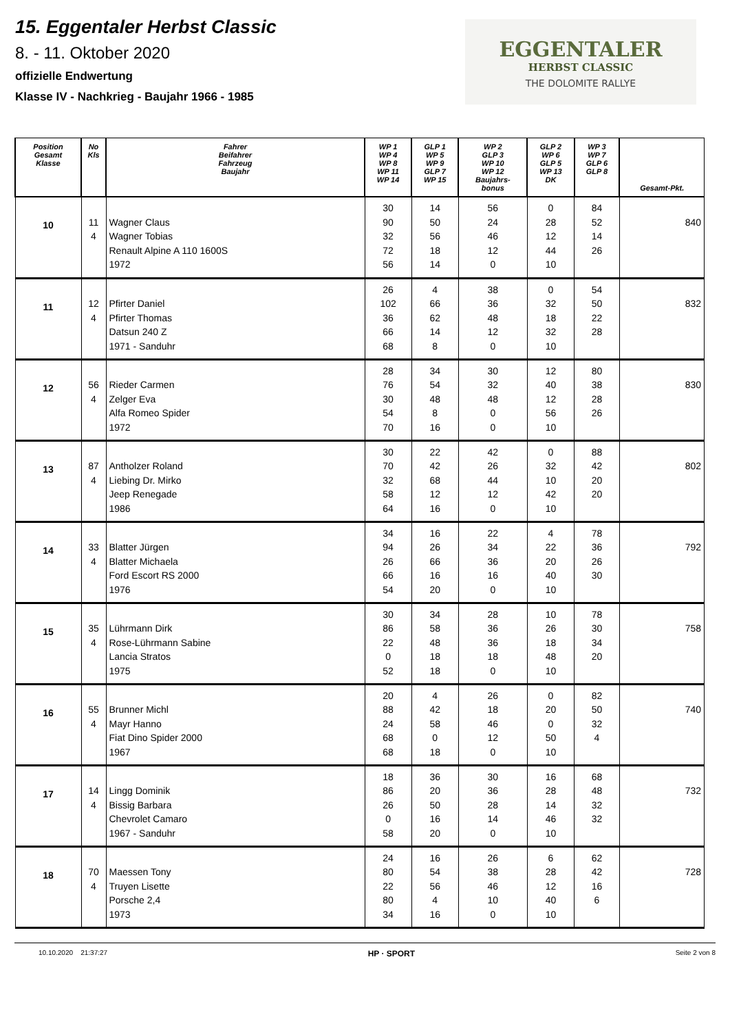15. Eggentaler Herbst Classic
8. - 11. Oktober 2020
offizielle Endwertung
Klasse IV - Nachkrieg - Baujahr 1966 - 1985
EGGENTALER
HERBST CLASSIC
THE DOLOMITE RALLYE
| Position Gesamt Klasse | No Kls | Fahrer Beifahrer Fahrzeug Baujahr | WP 1 WP 4 WP 8 WP 11 WP 14 | GLP 1 WP 5 WP 9 GLP 7 WP 15 | WP 2 GLP 3 WP 10 WP 12 Baujahrs- bonus | GLP 2 WP 6 GLP 5 WP 13 DK | WP 3 WP 7 GLP 6 GLP 8 | Gesamt-Pkt. |
| --- | --- | --- | --- | --- | --- | --- | --- | --- |
| 10 | 11 4 | Wagner Claus Wagner Tobias Renault Alpine A 110 1600S 1972 | 30 90 32 72 56 | 14 50 56 18 14 | 56 24 46 12 0 | 0 28 12 44 10 | 84 52 14 26 | 840 |
| 11 | 12 4 | Pfirter Daniel Pfirter Thomas Datsun 240 Z 1971 - Sanduhr | 26 102 36 66 68 | 4 66 62 14 8 | 38 36 48 12 0 | 0 32 18 32 10 | 54 50 22 28 | 832 |
| 12 | 56 4 | Rieder Carmen Zelger Eva Alfa Romeo Spider 1972 | 28 76 30 54 70 | 34 54 48 8 16 | 30 32 48 0 0 | 12 40 12 56 10 | 80 38 28 26 | 830 |
| 13 | 87 4 | Antholzer Roland Liebing Dr. Mirko Jeep Renegade 1986 | 30 70 32 58 64 | 22 42 68 12 16 | 42 26 44 12 0 | 0 32 10 42 10 | 88 42 20 20 | 802 |
| 14 | 33 4 | Blatter Jürgen Blatter Michaela Ford Escort RS 2000 1976 | 34 94 26 66 54 | 16 26 66 16 20 | 22 34 36 16 0 | 4 22 20 40 10 | 78 36 26 30 | 792 |
| 15 | 35 4 | Lührmann Dirk Rose-Lührmann Sabine Lancia Stratos 1975 | 30 86 22 0 52 | 34 58 48 18 18 | 28 36 36 18 0 | 10 26 18 48 10 | 78 30 34 20 | 758 |
| 16 | 55 4 | Brunner Michl Mayr Hanno Fiat Dino Spider 2000 1967 | 20 88 24 68 68 | 4 42 58 0 18 | 26 18 46 12 0 | 0 20 0 50 10 | 82 50 32 4 | 740 |
| 17 | 14 4 | Lingg Dominik Bissig Barbara Chevrolet Camaro 1967 - Sanduhr | 18 86 26 0 58 | 36 20 50 16 20 | 30 36 28 14 0 | 16 28 14 46 10 | 68 48 32 32 | 732 |
| 18 | 70 4 | Maessen Tony Truyen Lisette Porsche 2,4 1973 | 24 80 22 80 34 | 16 54 56 4 16 | 26 38 46 10 0 | 6 28 12 40 10 | 62 42 16 6 | 728 |
10.10.2020 21:37:27 HP · SPORT Seite 2 von 8